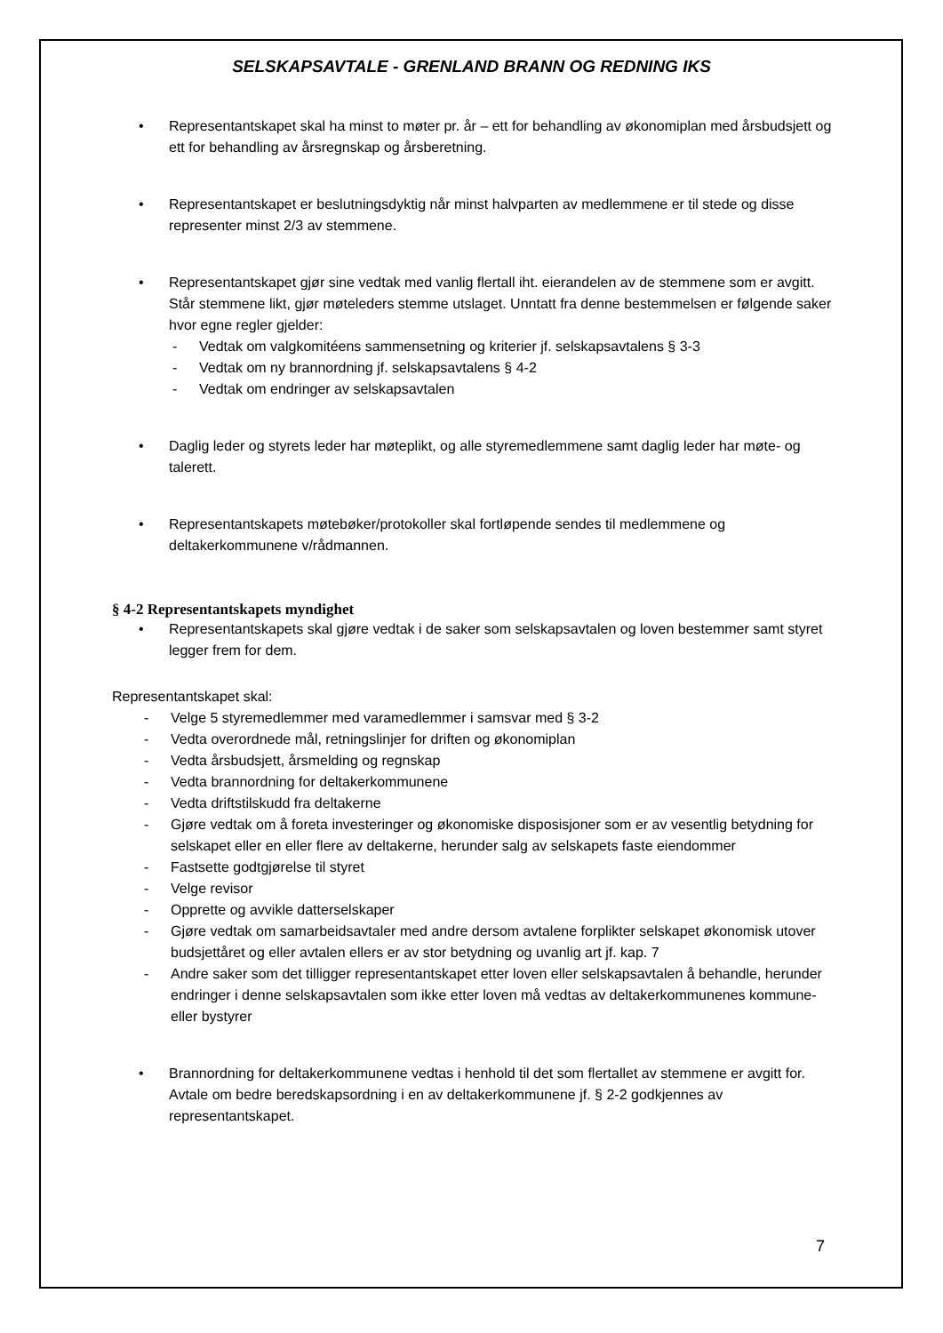SELSKAPSAVTALE - GRENLAND BRANN OG REDNING IKS
• Representantskapet skal ha minst to møter pr. år – ett for behandling av økonomiplan med årsbudsjett og ett for behandling av årsregnskap og årsberetning.
• Representantskapet er beslutningsdyktig når minst halvparten av medlemmene er til stede og disse representer minst 2/3 av stemmene.
• Representantskapet gjør sine vedtak med vanlig flertall iht. eierandelen av de stemmene som er avgitt. Står stemmene likt, gjør møteleders stemme utslaget. Unntatt fra denne bestemmelsen er følgende saker hvor egne regler gjelder:
- Vedtak om valgkomitéens sammensetning og kriterier jf. selskapsavtalens § 3-3
- Vedtak om ny brannordning jf. selskapsavtalens § 4-2
- Vedtak om endringer av selskapsavtalen
• Daglig leder og styrets leder har møteplikt, og alle styremedlemmene samt daglig leder har møte- og talerett.
• Representantskapets møtebøker/protokoller skal fortløpende sendes til medlemmene og deltakerkommunene v/rådmannen.
§ 4-2 Representantskapets myndighet
• Representantskapets skal gjøre vedtak i de saker som selskapsavtalen og loven bestemmer samt styret legger frem for dem.
Representantskapet skal:
- Velge 5 styremedlemmer med varamedlemmer i samsvar med § 3-2
- Vedta overordnede mål, retningslinjer for driften og økonomiplan
- Vedta årsbudsjett, årsmelding og regnskap
- Vedta brannordning for deltakerkommunene
- Vedta driftstilskudd fra deltakerne
- Gjøre vedtak om å foreta investeringer og økonomiske disposisjoner som er av vesentlig betydning for selskapet eller en eller flere av deltakerne, herunder salg av selskapets faste eiendommer
- Fastsette godtgjørelse til styret
- Velge revisor
- Opprette og avvikle datterselskaper
- Gjøre vedtak om samarbeidsavtaler med andre dersom avtalene forplikter selskapet økonomisk utover budsjettåret og eller avtalen ellers er av stor betydning og uvanlig art jf. kap. 7
- Andre saker som det tilligger representantskapet etter loven eller selskapsavtalen å behandle, herunder endringer i denne selskapsavtalen som ikke etter loven må vedtas av deltakerkommunenes kommune- eller bystyrer
• Brannordning for deltakerkommunene vedtas i henhold til det som flertallet av stemmene er avgitt for. Avtale om bedre beredskapsordning i en av deltakerkommunene jf. § 2-2 godkjennes av representantskapet.
7